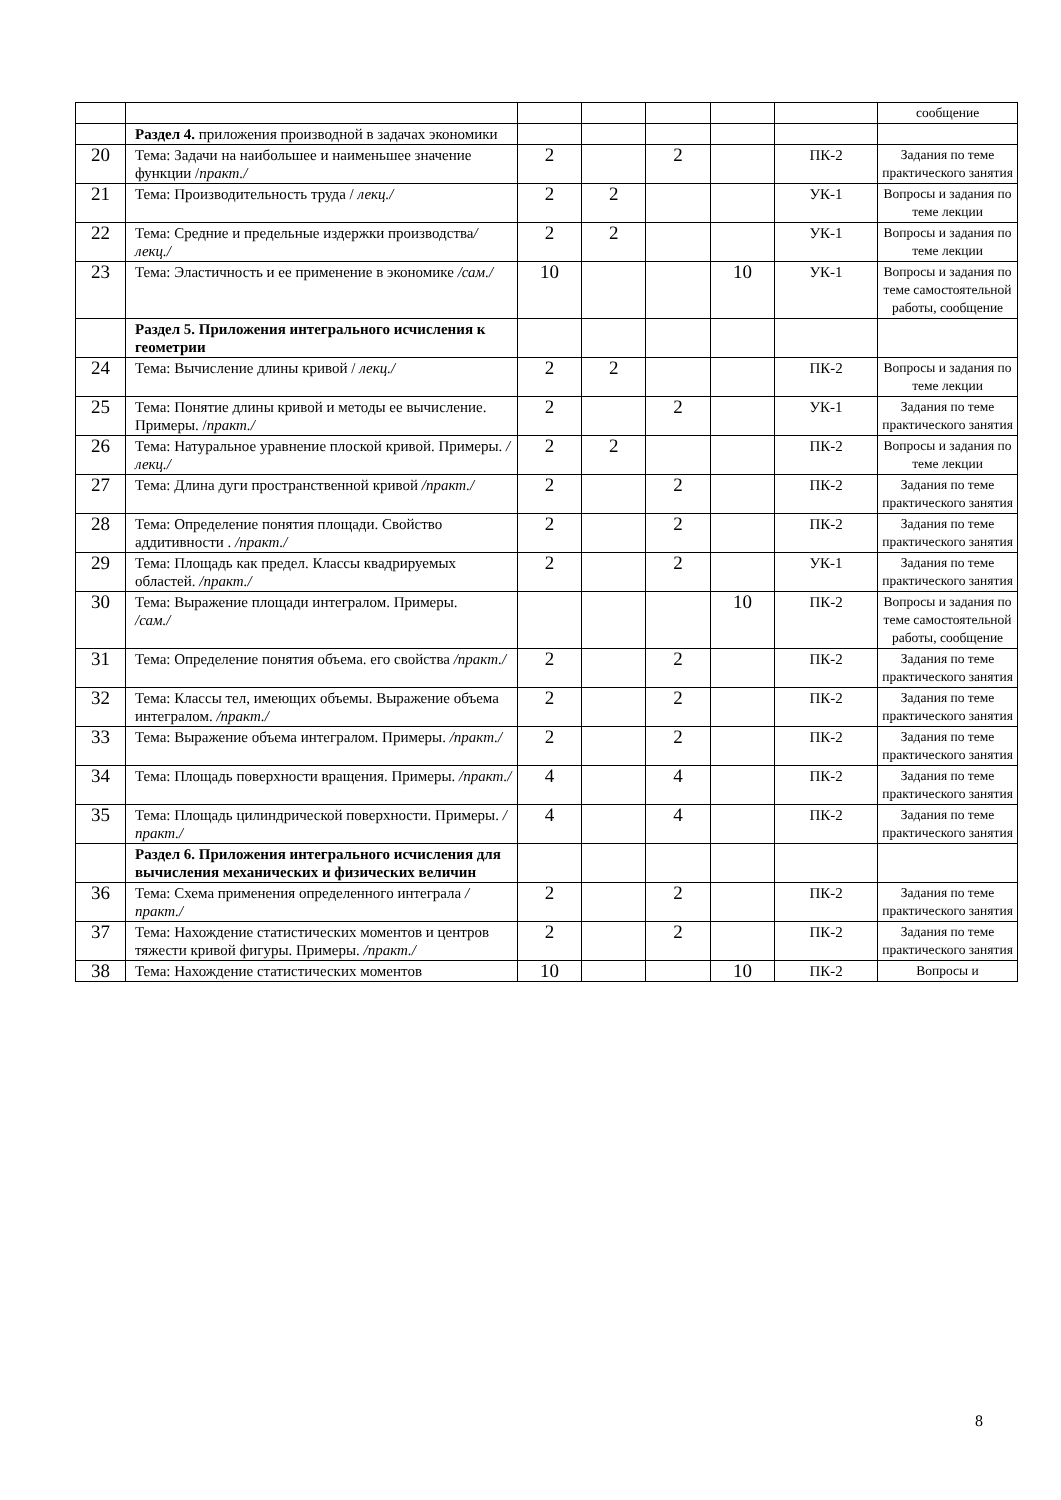| | | | | | | | сообщение |
| | Раздел 4. приложения производной в задачах экономики | | | | | | |
| 20 | Тема: Задачи на наибольшее и наименьшее значение функции / практ./ | 2 | | 2 | | ПК-2 | Задания по теме практического занятия |
| 21 | Тема: Производительность труда / лекц./ | 2 | 2 | | | УК-1 | Вопросы и задания по теме лекции |
| 22 | Тема: Средние и предельные издержки производства / лекц./ | 2 | 2 | | | УК-1 | Вопросы и задания по теме лекции |
| 23 | Тема: Эластичность и ее применение в экономике /сам./ | 10 | | | 10 | УК-1 | Вопросы и задания по теме самостоятельной работы, сообщение |
| | Раздел 5. Приложения интегрального исчисления к геометрии | | | | | | |
| 24 | Тема: Вычисление длины кривой / лекц./ | 2 | 2 | | | ПК-2 | Вопросы и задания по теме лекции |
| 25 | Тема: Понятие длины кривой и методы ее вычисление. Примеры. / практ./ | 2 | | 2 | | УК-1 | Задания по теме практического занятия |
| 26 | Тема: Натуральное уравнение плоской кривой. Примеры. /лекц./ | 2 | 2 | | | ПК-2 | Вопросы и задания по теме лекции |
| 27 | Тема: Длина дуги пространственной кривой /практ./ | 2 | | 2 | | ПК-2 | Задания по теме практического занятия |
| 28 | Тема: Определение понятия площади. Свойство аддитивности . /практ./ | 2 | | 2 | | ПК-2 | Задания по теме практического занятия |
| 29 | Тема: Площадь как предел. Классы квадрируемых областей. /практ./ | 2 | | 2 | | УК-1 | Задания по теме практического занятия |
| 30 | Тема: Выражение площади интегралом. Примеры. /сам./ | | | | 10 | ПК-2 | Вопросы и задания по теме самостоятельной работы, сообщение |
| 31 | Тема: Определение понятия объема. его свойства /практ./ | 2 | | 2 | | ПК-2 | Задания по теме практического занятия |
| 32 | Тема: Классы тел, имеющих объемы. Выражение объема интегралом. /практ./ | 2 | | 2 | | ПК-2 | Задания по теме практического занятия |
| 33 | Тема: Выражение объема интегралом. Примеры. /практ./ | 2 | | 2 | | ПК-2 | Задания по теме практического занятия |
| 34 | Тема: Площадь поверхности вращения. Примеры. /практ./ | 4 | | 4 | | ПК-2 | Задания по теме практического занятия |
| 35 | Тема: Площадь цилиндрической поверхности. Примеры. /практ./ | 4 | | 4 | | ПК-2 | Задания по теме практического занятия |
| | Раздел 6. Приложения интегрального исчисления для вычисления механических и физических величин | | | | | | |
| 36 | Тема: Схема применения определенного интеграла /практ./ | 2 | | 2 | | ПК-2 | Задания по теме практического занятия |
| 37 | Тема: Нахождение статистических моментов и центров тяжести кривой фигуры. Примеры. /практ./ | 2 | | 2 | | ПК-2 | Задания по теме практического занятия |
| 38 | Тема: Нахождение статистических моментов | 10 | | | 10 | ПК-2 | Вопросы и |
8